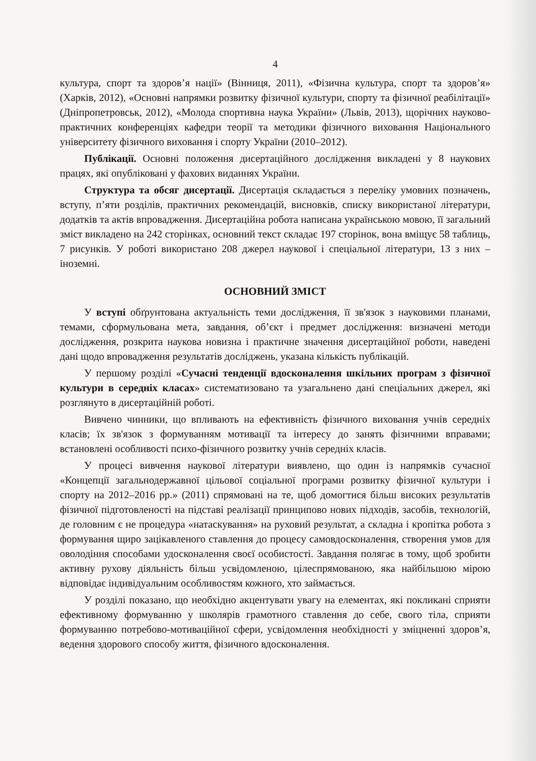4
культура, спорт та здоров’я нації» (Вінниця, 2011), «Фізична культура, спорт та здоров’я» (Харків, 2012), «Основні напрямки розвитку фізичної культури, спорту та фізичної реабілітації» (Дніпропетровськ, 2012), «Молода спортивна наука України» (Львів, 2013), щорічних науково-практичних конференціях кафедри теорії та методики фізичного виховання Національного університету фізичного виховання і спорту України (2010–2012).
Публікації. Основні положення дисертаційного дослідження викладені у 8 наукових працях, які опубліковані у фахових виданнях України.
Структура та обсяг дисертації. Дисертація складається з переліку умовних позначень, вступу, п’яти розділів, практичних рекомендацій, висновків, списку використаної літератури, додатків та актів впровадження. Дисертаційна робота написана українською мовою, її загальний зміст викладено на 242 сторінках, основний текст складає 197 сторінок, вона вміщує 58 таблиць, 7 рисунків. У роботі використано 208 джерел наукової і спеціальної літератури, 13 з них – іноземні.
ОСНОВНИЙ ЗМІСТ
У вступі обґрунтована актуальність теми дослідження, її зв'язок з науковими планами, темами, сформульована мета, завдання, об’єкт і предмет дослідження: визначені методи дослідження, розкрита наукова новизна і практичне значення дисертаційної роботи, наведені дані щодо впровадження результатів досліджень, указана кількість публікацій.
У першому розділі «Сучасні тенденції вдосконалення шкільних програм з фізичної культури в середніх класах» систематизовано та узагальнено дані спеціальних джерел, які розглянуто в дисертаційній роботі.
Вивчено чинники, що впливають на ефективність фізичного виховання учнів середніх класів; їх зв'язок з формуванням мотивації та інтересу до занять фізичними вправами; встановлені особливості психо-фізичного розвитку учнів середніх класів.
У процесі вивчення наукової літератури виявлено, що один із напрямків сучасної «Концепції загальнодержавної цільової соціальної програми розвитку фізичної культури і спорту на 2012–2016 рр.» (2011) спрямовані на те, щоб домогтися більш високих результатів фізичної підготовленості на підставі реалізації принципово нових підходів, засобів, технологій, де головним є не процедура «натаскування» на руховий результат, а складна і кропітка робота з формування щиро зацікавленого ставлення до процесу самовдосконалення, створення умов для оволодіння способами удосконалення своєї особистості. Завдання полягає в тому, щоб зробити активну рухову діяльність більш усвідомленою, цілеспрямованою, яка найбільшою мірою відповідає індивідуальним особливостям кожного, хто займається.
У розділі показано, що необхідно акцентувати увагу на елементах, які покликані сприяти ефективному формуванню у школярів грамотного ставлення до себе, свого тіла, сприяти формуванню потребово-мотиваційної сфери, усвідомлення необхідності у зміцненні здоров’я, ведення здорового способу життя, фізичного вдосконалення.